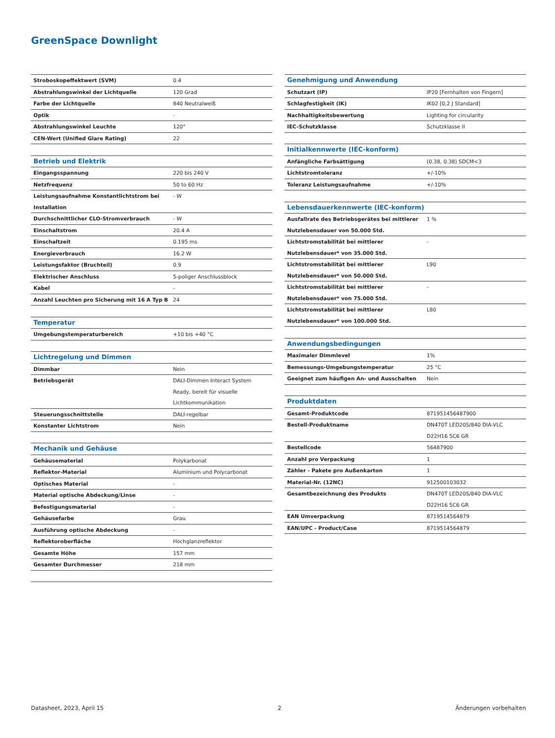GreenSpace Downlight
| Stroboskopeffektwert (SVM) | 0.4 |
| Abstrahlungswinkel der Lichtquelle | 120 Grad |
| Farbe der Lichtquelle | 840 Neutralweiß |
| Optik | - |
| Abstrahlungswinkel Leuchte | 120° |
| CEN-Wert (Unified Glare Rating) | 22 |
| Betrieb und Elektrik | |
| Eingangsspannung | 220 bis 240 V |
| Netzfrequenz | 50 to 60 Hz |
| Leistungsaufnahme Konstantlichtstrom bei Installation | - W |
| Durchschnittlicher CLO-Stromverbrauch | - W |
| Einschaltstrom | 20.4 A |
| Einschaltzeit | 0.195 ms |
| Energieverbrauch | 16.2 W |
| Leistungsfaktor (Bruchteil) | 0.9 |
| Elektrischer Anschluss | 5-poliger Anschlussblock |
| Kabel | - |
| Anzahl Leuchten pro Sicherung mit 16 A Typ B | 24 |
| Temperatur | |
| Umgebungstemperaturbereich | +10 bis +40 °C |
| Lichtregelung und Dimmen | |
| Dimmbar | Nein |
| Betriebsgerät | DALI-Dimmen Interact System Ready, bereit für visuelle Lichtkommunikation |
| Steuerungsschnittstelle | DALI-regelbar |
| Konstanter Lichtstrom | Nein |
| Mechanik und Gehäuse | |
| Gehäusematerial | Polykarbonat |
| Reflektor-Material | Aluminium und Polycarbonat |
| Optisches Material | - |
| Material optische Abdeckung/Linse | - |
| Befestigungsmaterial | - |
| Gehäusefarbe | Grau |
| Ausführung optische Abdeckung | - |
| Reflektoroberfläche | Hochglanzreflektor |
| Gesamte Höhe | 157 mm |
| Gesamter Durchmesser | 218 mm |
| Genehmigung und Anwendung | |
| --- | --- |
| Schutzart (IP) | IP20 [Fernhalten von Fingern] |
| Schlagfestigkeit (IK) | IK02 [0,2 J Standard] |
| Nachhaltigkeitsbewertung | Lighting for circularity |
| IEC-Schutzklasse | Schutzklasse II |
| Initialkennwerte (IEC-konform) | |
| Anfängliche Farbsättigung | (0.38, 0.38) SDCM<3 |
| Lichtstromtoleranz | +/-10% |
| Toleranz Leistungsaufnahme | +/-10% |
| Lebensdauerkennwerte (IEC-konform) | |
| Ausfallrate des Betriebsgerätes bei mittlerer Nutzlebensdauer von 50.000 Std. | 1 % |
| Lichtstromstabilität bei mittlerer Nutzlebensdauer* von 35.000 Std. | - |
| Lichtstromstabilität bei mittlerer Nutzlebensdauer* von 50.000 Std. | L90 |
| Lichtstromstabilität bei mittlerer Nutzlebensdauer* von 75.000 Std. | - |
| Lichtstromstabilität bei mittlerer Nutzlebensdauer* von 100.000 Std. | L80 |
| Anwendungsbedingungen | |
| Maximaler Dimmlevel | 1% |
| Bemessungs-Umgebungstemperatur | 25 °C |
| Geeignet zum häufigen An- und Ausschalten | Nein |
| Produktdaten | |
| Gesamt-Produktcode | 871951456487900 |
| Bestell-Produktname | DN470T LED20S/840 DIA-VLC D22H16 5C6 GR |
| Bestellcode | 56487900 |
| Anzahl pro Verpackung | 1 |
| Zähler - Pakete pro Außenkarton | 1 |
| Material-Nr. (12NC) | 912500103032 |
| Gesamtbezeichnung des Produkts | DN470T LED20S/840 DIA-VLC D22H16 5C6 GR |
| EAN Umverpackung | 8719514564879 |
| EAN/UPC - Product/Case | 8719514564879 |
Datasheet, 2023, April 15 2 Änderungen vorbehalten